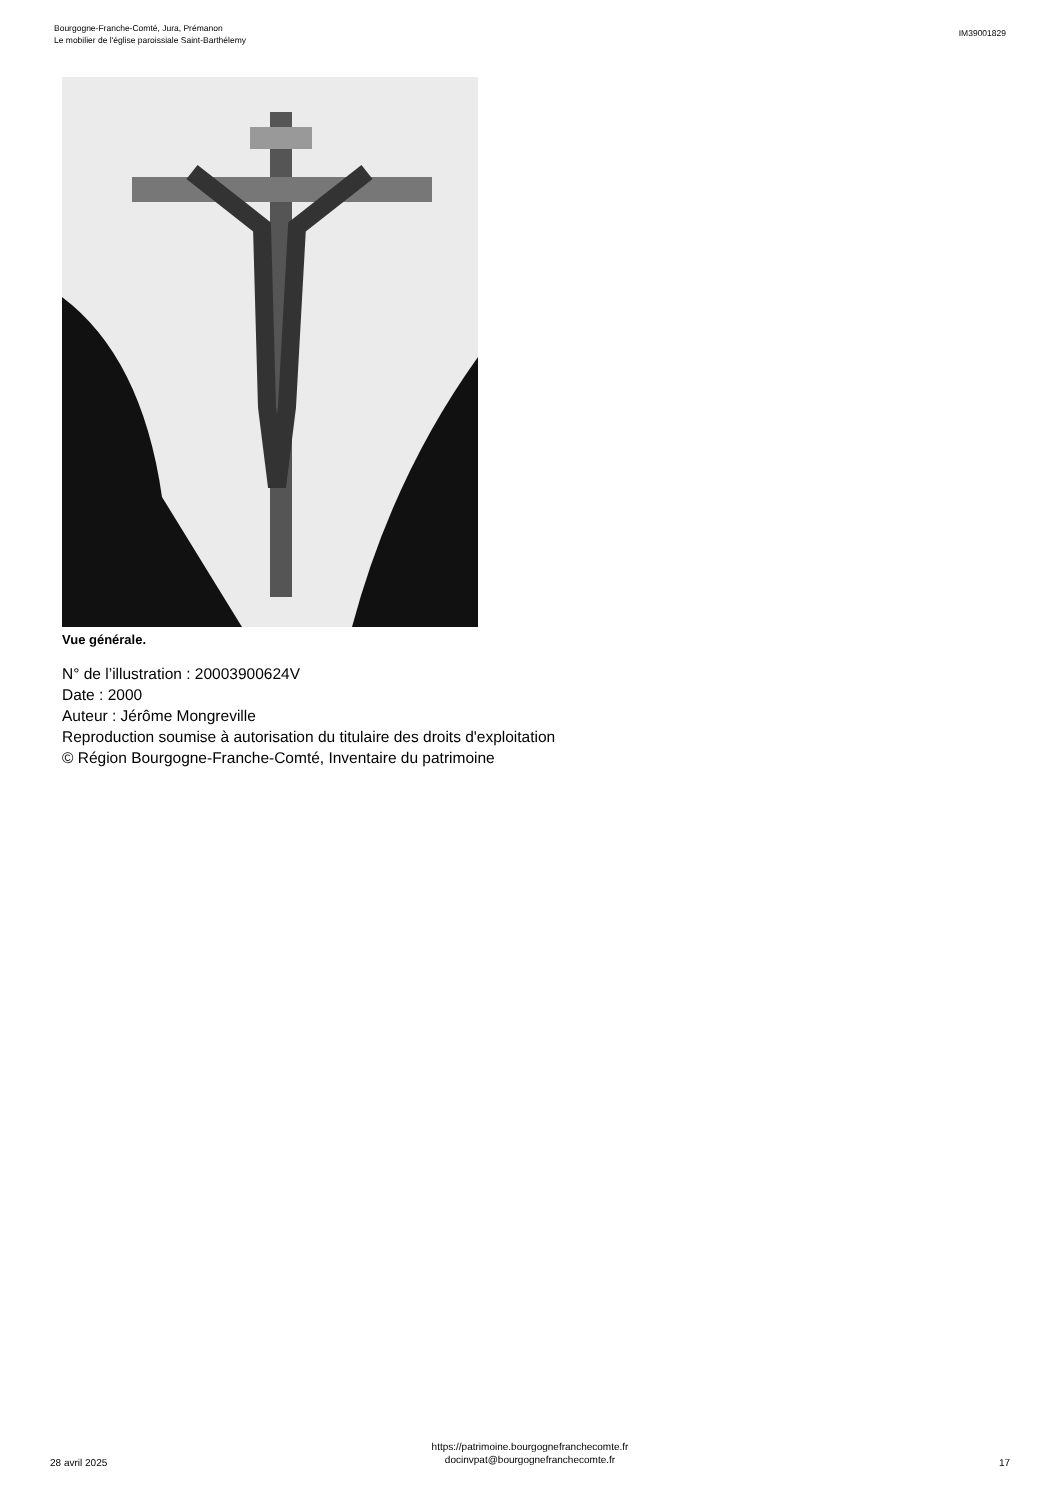Bourgogne-Franche-Comté, Jura, Prémanon
Le mobilier de l'église paroissiale Saint-Barthélemy
IM39001829
Vue générale.
N° de l’illustration : 20003900624V
Date : 2000
Auteur : Jérôme Mongreville
Reproduction soumise à autorisation du titulaire des droits d'exploitation
© Région Bourgogne-Franche-Comté, Inventaire du patrimoine
28 avril 2025
https://patrimoine.bourgognefranchecomte.fr
docinvpat@bourgognefranchecomte.fr
17